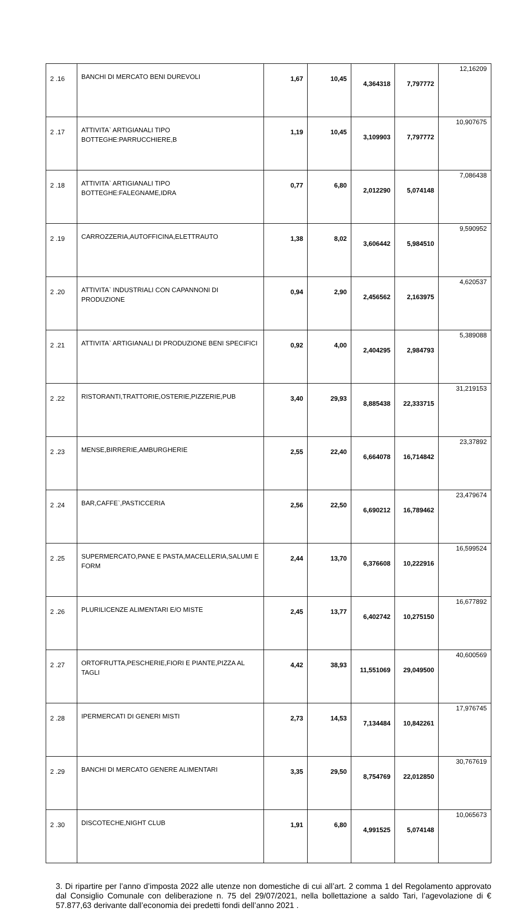| 2 .16 | BANCHI DI MERCATO BENI DUREVOLI | 1,67 | 10,45 | 4,364318 | 7,797772 | 12,16209 |
| 2 .17 | ATTIVITA` ARTIGIANALI TIPO BOTTEGHE:PARRUCCHIERE,B | 1,19 | 10,45 | 3,109903 | 7,797772 | 10,907675 |
| 2 .18 | ATTIVITA` ARTIGIANALI TIPO BOTTEGHE:FALEGNAME,IDRA | 0,77 | 6,80 | 2,012290 | 5,074148 | 7,086438 |
| 2 .19 | CARROZZERIA,AUTOFFICINA,ELETTRAUTO | 1,38 | 8,02 | 3,606442 | 5,984510 | 9,590952 |
| 2 .20 | ATTIVITA` INDUSTRIALI CON CAPANNONI DI PRODUZIONE | 0,94 | 2,90 | 2,456562 | 2,163975 | 4,620537 |
| 2 .21 | ATTIVITA` ARTIGIANALI DI PRODUZIONE BENI SPECIFICI | 0,92 | 4,00 | 2,404295 | 2,984793 | 5,389088 |
| 2 .22 | RISTORANTI,TRATTORIE,OSTERIE,PIZZERIE,PUB | 3,40 | 29,93 | 8,885438 | 22,333715 | 31,219153 |
| 2 .23 | MENSE,BIRRERIE,AMBURGHERIE | 2,55 | 22,40 | 6,664078 | 16,714842 | 23,37892 |
| 2 .24 | BAR,CAFFE`,PASTICCERIA | 2,56 | 22,50 | 6,690212 | 16,789462 | 23,479674 |
| 2 .25 | SUPERMERCATO,PANE E PASTA,MACELLERIA,SALUMI E FORM | 2,44 | 13,70 | 6,376608 | 10,222916 | 16,599524 |
| 2 .26 | PLURILICENZE ALIMENTARI E/O MISTE | 2,45 | 13,77 | 6,402742 | 10,275150 | 16,677892 |
| 2 .27 | ORTOFRUTTA,PESCHERIE,FIORI E PIANTE,PIZZA AL TAGLI | 4,42 | 38,93 | 11,551069 | 29,049500 | 40,600569 |
| 2 .28 | IPERMERCATI DI GENERI MISTI | 2,73 | 14,53 | 7,134484 | 10,842261 | 17,976745 |
| 2 .29 | BANCHI DI MERCATO GENERE ALIMENTARI | 3,35 | 29,50 | 8,754769 | 22,012850 | 30,767619 |
| 2 .30 | DISCOTECHE,NIGHT CLUB | 1,91 | 6,80 | 4,991525 | 5,074148 | 10,065673 |
3. Di ripartire per l’anno d’imposta 2022 alle utenze non domestiche di cui all’art. 2 comma 1 del Regolamento approvato dal Consiglio Comunale con deliberazione n. 75 del 29/07/2021, nella bollettazione a saldo Tari, l’agevolazione di € 57.877,63 derivante dall’economia dei predetti fondi dell’anno 2021 .